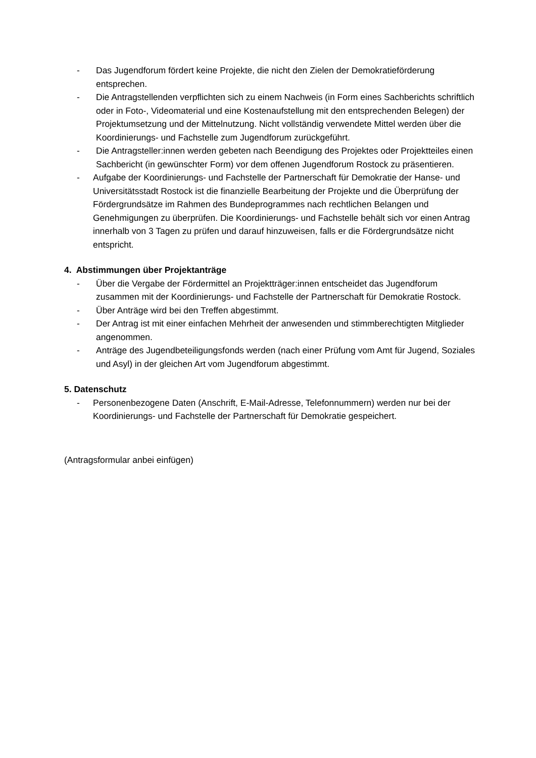- Das Jugendforum fördert keine Projekte, die nicht den Zielen der Demokratieförderung entsprechen.
- Die Antragstellenden verpflichten sich zu einem Nachweis (in Form eines Sachberichts schriftlich oder in Foto-, Videomaterial und eine Kostenaufstellung mit den entsprechenden Belegen) der Projektumsetzung und der Mittelnutzung. Nicht vollständig verwendete Mittel werden über die Koordinierungs- und Fachstelle zum Jugendforum zurückgeführt.
- Die Antragsteller:innen werden gebeten nach Beendigung des Projektes oder Projektteiles einen Sachbericht (in gewünschter Form) vor dem offenen Jugendforum Rostock zu präsentieren.
- Aufgabe der Koordinierungs- und Fachstelle der Partnerschaft für Demokratie der Hanse- und Universitätsstadt Rostock ist die finanzielle Bearbeitung der Projekte und die Überprüfung der Fördergrundsätze im Rahmen des Bundeprogrammes nach rechtlichen Belangen und Genehmigungen zu überprüfen. Die Koordinierungs- und Fachstelle behält sich vor einen Antrag innerhalb von 3 Tagen zu prüfen und darauf hinzuweisen, falls er die Fördergrundsätze nicht entspricht.
4. Abstimmungen über Projektanträge
- Über die Vergabe der Fördermittel an Projektträger:innen entscheidet das Jugendforum zusammen mit der Koordinierungs- und Fachstelle der Partnerschaft für Demokratie Rostock.
- Über Anträge wird bei den Treffen abgestimmt.
- Der Antrag ist mit einer einfachen Mehrheit der anwesenden und stimmberechtigten Mitglieder angenommen.
- Anträge des Jugendbeteiligungsfonds werden (nach einer Prüfung vom Amt für Jugend, Soziales und Asyl) in der gleichen Art vom Jugendforum abgestimmt.
5. Datenschutz
- Personenbezogene Daten (Anschrift, E-Mail-Adresse, Telefonnummern) werden nur bei der Koordinierungs- und Fachstelle der Partnerschaft für Demokratie gespeichert.
(Antragsformular anbei einfügen)